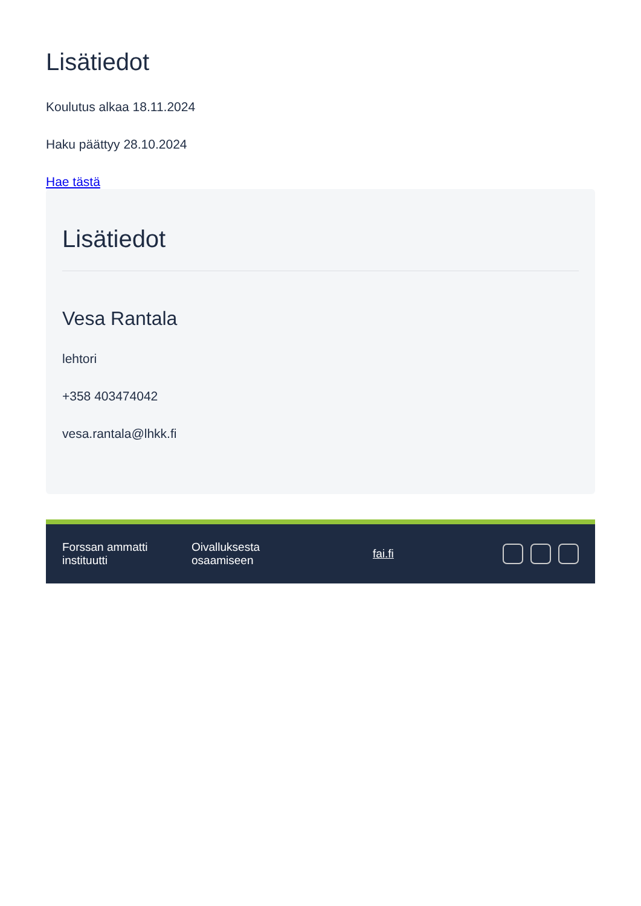Lisätiedot
Koulutus alkaa 18.11.2024
Haku päättyy 28.10.2024
Hae tästä
Lisätiedot
Vesa Rantala
lehtori
+358 403474042
vesa.rantala@lhkk.fi
Forssan ammatti
instituutti
Oivalluksesta
osaamiseen
fai.fi